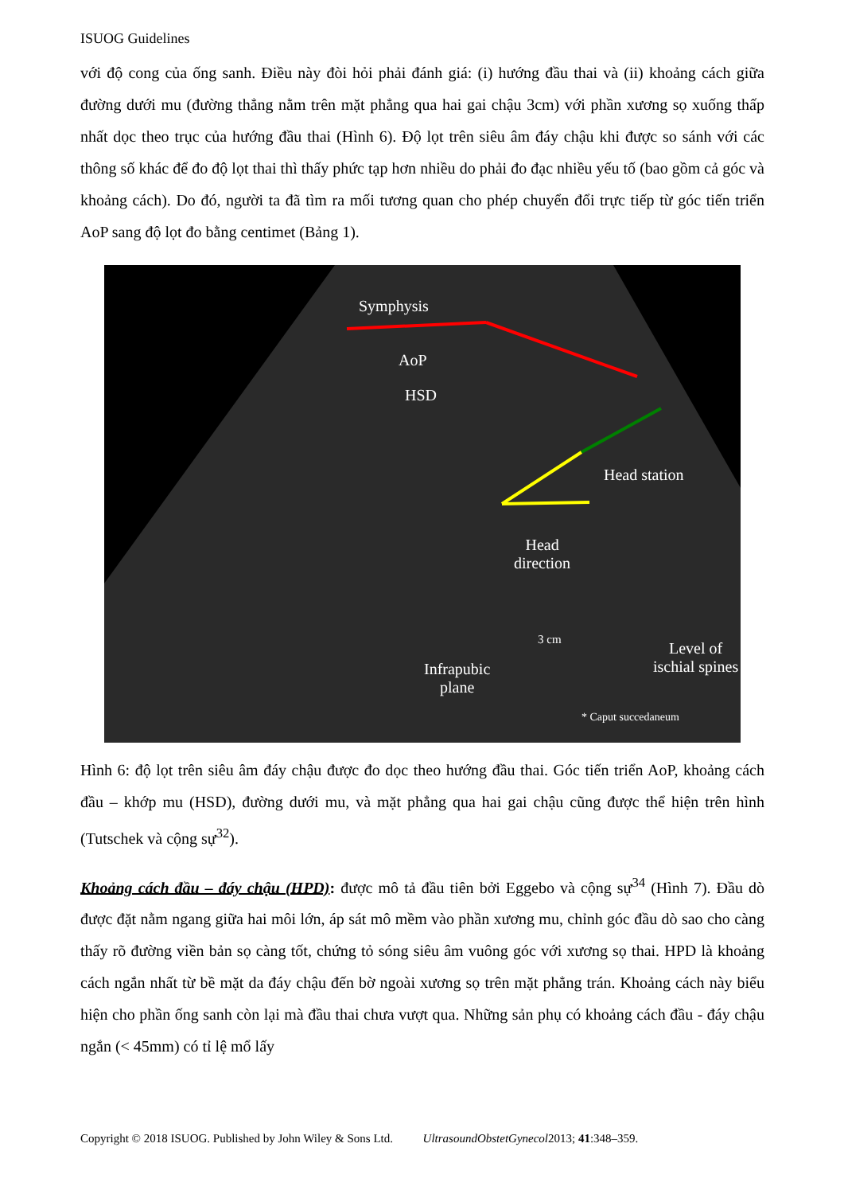ISUOG Guidelines
với độ cong của ống sanh. Điều này đòi hỏi phải đánh giá: (i) hướng đầu thai và (ii) khoảng cách giữa đường dưới mu (đường thẳng nằm trên mặt phẳng qua hai gai chậu 3cm) với phần xương sọ xuống thấp nhất dọc theo trục của hướng đầu thai (Hình 6). Độ lọt trên siêu âm đáy chậu khi được so sánh với các thông số khác để đo độ lọt thai thì thấy phức tạp hơn nhiều do phải đo đạc nhiều yếu tố (bao gồm cả góc và khoảng cách). Do đó, người ta đã tìm ra mối tương quan cho phép chuyển đổi trực tiếp từ góc tiến triển AoP sang độ lọt đo bằng centimet (Bảng 1).
Symphysis
AoP
HSD
Head station
Head
direction
3 cm Level of
ischial spines Infrapubic
plane
* Caput succedaneum
Hình 6: độ lọt trên siêu âm đáy chậu được đo dọc theo hướng đầu thai. Góc tiến triển AoP, khoảng cách đầu – khớp mu (HSD), đường dưới mu, và mặt phẳng qua hai gai chậu cũng được thể hiện trên hình (Tutschek và cộng sự<sup>32</sup>).
Khoảng cách đầu – đáy chậu (HPD): được mô tả đầu tiên bởi Eggebo và cộng sự<sup>34</sup> (Hình 7). Đầu dò được đặt nằm ngang giữa hai môi lớn, áp sát mô mềm vào phần xương mu, chỉnh góc đầu dò sao cho càng thấy rõ đường viền bản sọ càng tốt, chứng tỏ sóng siêu âm vuông góc với xương sọ thai. HPD là khoảng cách ngắn nhất từ bề mặt da đáy chậu đến bờ ngoài xương sọ trên mặt phẳng trán. Khoảng cách này biểu hiện cho phần ống sanh còn lại mà đầu thai chưa vượt qua. Những sản phụ có khoảng cách đầu - đáy chậu ngắn (< 45mm) có tỉ lệ mổ lấy
Copyright © 2018 ISUOG. Published by John Wiley & Sons Ltd. UltrasoundObstetGynecol2013; 41:348–359.